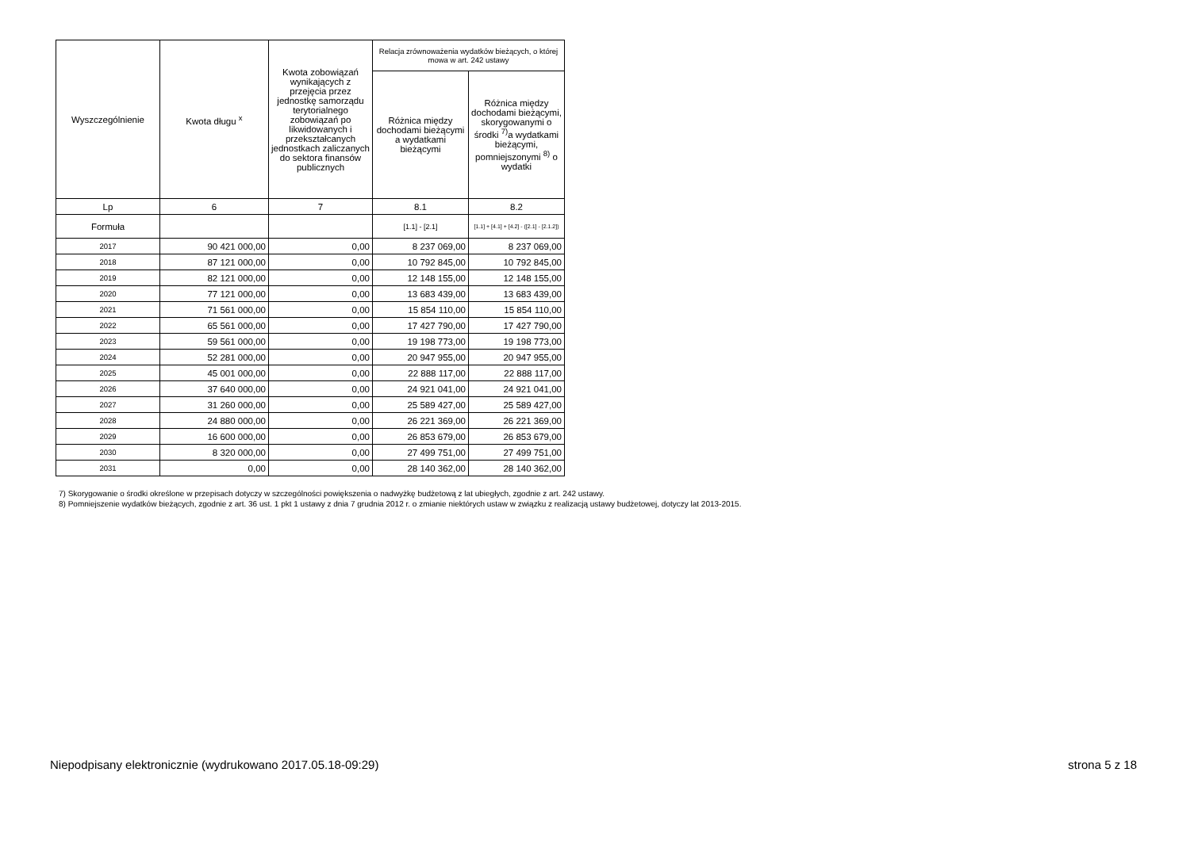| Wyszczególnienie | Kwota długu <sup>x</sup> | Kwota zobowiązań wynikających z przejęcia przez jednostkę samorządu terytorialnego zobowiązań po likwidowanych i przekształcanych jednostkach zaliczanych do sektora finansów publicznych | Relacja zrównoważenia wydatków bieżących, o której mowa w art. 242 ustawy | |
| --- | --- | --- | --- | --- |
| | | | Różnica między dochodami bieżącymi a wydatkami bieżącymi | Różnica między dochodami bieżącymi, skorygowanymi o środki <sup>7)</sup>a wydatkami bieżącymi, pomniejszonymi <sup>8)</sup> o wydatki |
| Lp | 6 | 7 | 8.1 | 8.2 |
| Formuła | | | [1.1] - [2.1] | [1.1] + [4.1] + [4.2] - ([2.1] - [2.1.2]) |
| 2017 | 90 421 000,00 | 0,00 | 8 237 069,00 | 8 237 069,00 |
| 2018 | 87 121 000,00 | 0,00 | 10 792 845,00 | 10 792 845,00 |
| 2019 | 82 121 000,00 | 0,00 | 12 148 155,00 | 12 148 155,00 |
| 2020 | 77 121 000,00 | 0,00 | 13 683 439,00 | 13 683 439,00 |
| 2021 | 71 561 000,00 | 0,00 | 15 854 110,00 | 15 854 110,00 |
| 2022 | 65 561 000,00 | 0,00 | 17 427 790,00 | 17 427 790,00 |
| 2023 | 59 561 000,00 | 0,00 | 19 198 773,00 | 19 198 773,00 |
| 2024 | 52 281 000,00 | 0,00 | 20 947 955,00 | 20 947 955,00 |
| 2025 | 45 001 000,00 | 0,00 | 22 888 117,00 | 22 888 117,00 |
| 2026 | 37 640 000,00 | 0,00 | 24 921 041,00 | 24 921 041,00 |
| 2027 | 31 260 000,00 | 0,00 | 25 589 427,00 | 25 589 427,00 |
| 2028 | 24 880 000,00 | 0,00 | 26 221 369,00 | 26 221 369,00 |
| 2029 | 16 600 000,00 | 0,00 | 26 853 679,00 | 26 853 679,00 |
| 2030 | 8 320 000,00 | 0,00 | 27 499 751,00 | 27 499 751,00 |
| 2031 | 0,00 | 0,00 | 28 140 362,00 | 28 140 362,00 |
7) Skorygowanie o środki określone w przepisach dotyczy w szczególności powiększenia o nadwyżkę budżetową z lat ubiegłych, zgodnie z art. 242 ustawy.
8) Pomniejszenie wydatków bieżących, zgodnie z art. 36 ust. 1 pkt 1 ustawy z dnia 7 grudnia 2012 r. o zmianie niektórych ustaw w związku z realizacją ustawy budżetowej, dotyczy lat 2013-2015.
Niepodpisany elektronicznie (wydrukowano 2017.05.18-09:29) strona 5 z 18